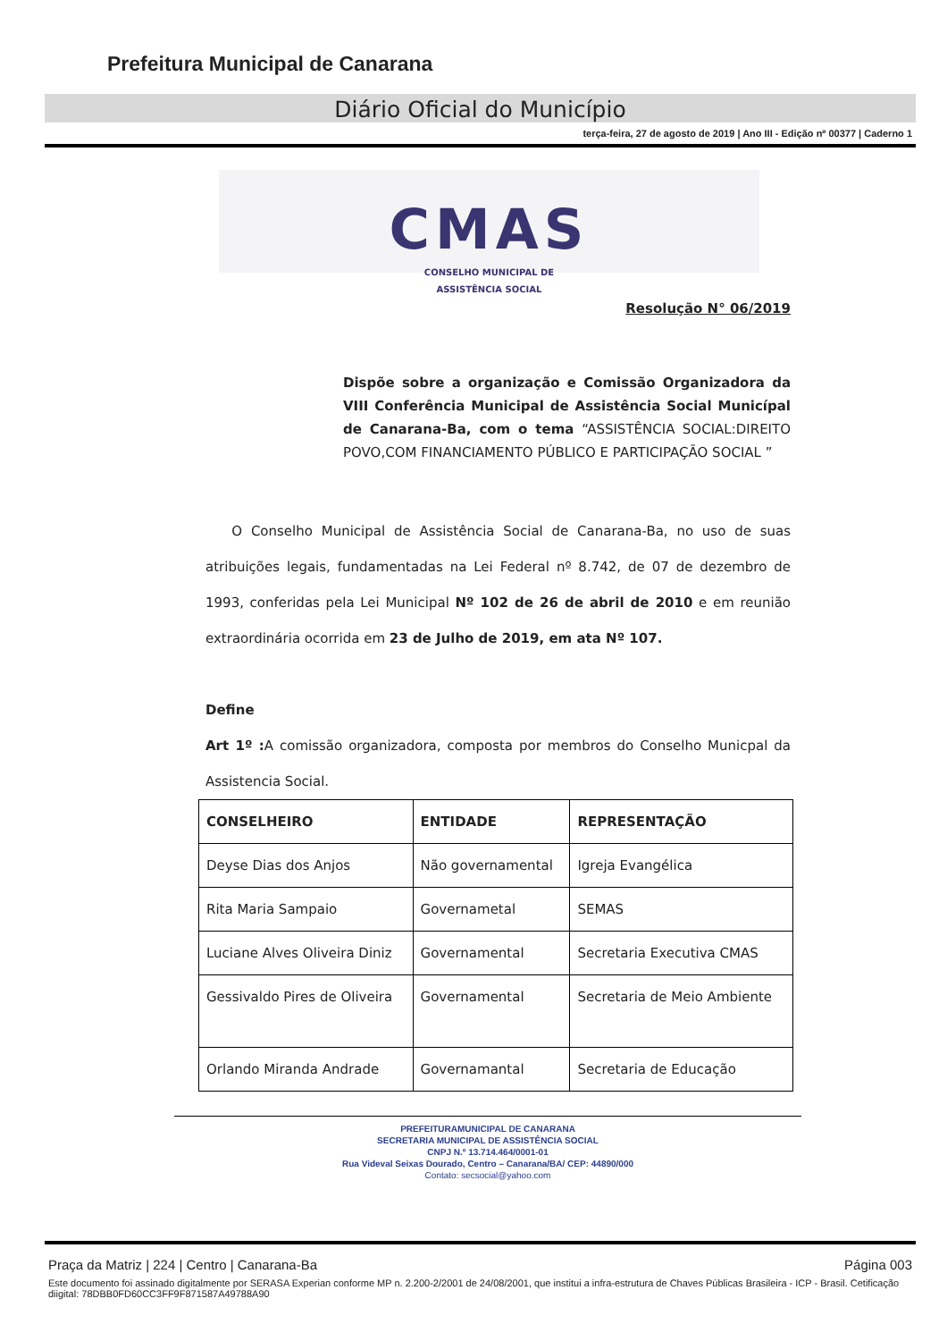Prefeitura Municipal de Canarana
Diário Oficial do Município
terça-feira, 27 de agosto de 2019 | Ano III - Edição nº 00377 | Caderno 1
CMAS
CONSELHO MUNICIPAL DE
ASSISTÊNCIA SOCIAL
Resolução N° 06/2019
Dispõe sobre a organização e Comissão Organizadora da VIII Conferência Municipal de Assistência Social Municípal de Canarana-Ba, com o tema “ASSISTÊNCIA SOCIAL:DIREITO POVO,COM FINANCIAMENTO PÚBLICO E PARTICIPAÇÃO SOCIAL ”
O Conselho Municipal de Assistência Social de Canarana-Ba, no uso de suas atribuições legais, fundamentadas na Lei Federal nº 8.742, de 07 de dezembro de 1993, conferidas pela Lei Municipal Nº 102 de 26 de abril de 2010 e em reunião extraordinária ocorrida em 23 de Julho de 2019, em ata Nº 107.
Define
Art 1º : A comissão organizadora, composta por membros do Conselho Municpal da Assistencia Social.
| CONSELHEIRO | ENTIDADE | REPRESENTAÇÃO |
| --- | --- | --- |
| Deyse Dias dos Anjos | Não governamental | Igreja Evangélica |
| Rita Maria Sampaio | Governametal | SEMAS |
| Luciane Alves Oliveira Diniz | Governamental | Secretaria Executiva CMAS |
| Gessivaldo Pires de Oliveira | Governamental | Secretaria de Meio Ambiente |
| Orlando Miranda Andrade | Governamantal | Secretaria de Educação |
PREFEITURAMUNICIPAL DE CANARANA
SECRETARIA MUNICIPAL DE ASSISTÊNCIA SOCIAL
CNPJ N.º 13.714.464/0001-01
Rua Videval Seixas Dourado, Centro – Canarana/BA/ CEP: 44890/000
Contato: secsocial@yahoo.com
Praça da Matriz | 224 | Centro | Canarana-Ba Página 003
Este documento foi assinado digitalmente por SERASA Experian conforme MP n. 2.200-2/2001 de 24/08/2001, que institui a infra-estrutura de Chaves Públicas Brasileira - ICP - Brasil. Cetificação diigital: 78DBB0FD60CC3FF9F871587A49788A90